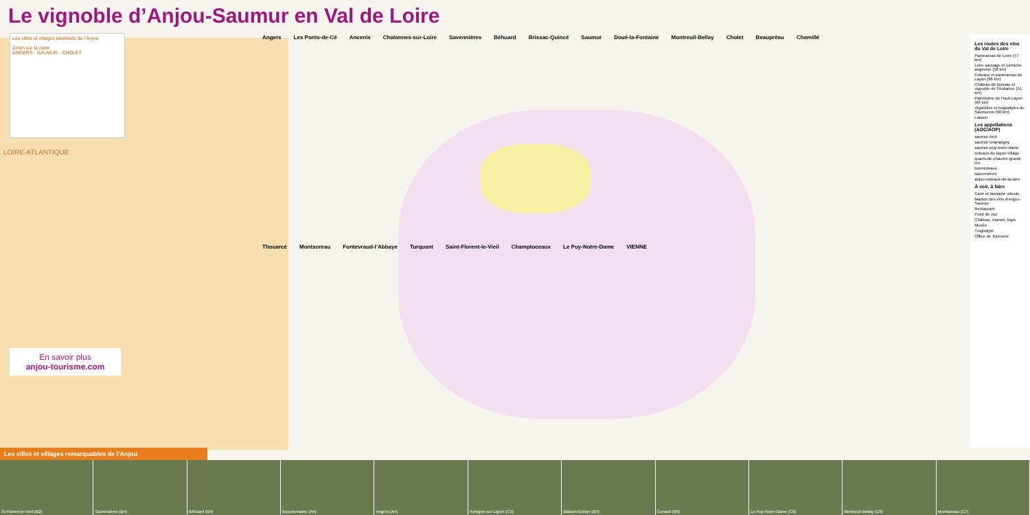Le vignoble d’Anjou-Saumur en Val de Loire
Les villes et villages labellisés de l’Anjou
Zoom sur la carte
ANGERS · SAUMUR · CHOLET
LOIRE-ATLANTIQUE
En savoir plus
anjou-tourisme.com
Angers Les Ponts-de-Cé Ancenis Chalonnes-sur-Loire Savennières Béhuard Brissac-Quincé Saumur Doué-la-Fontaine Montreuil-Bellay Cholet Beaupréau Chemillé Thouarcé Montsoreau Fontevraud-l’Abbaye Turquant Saint-Florent-le-Vieil Champtoceaux Le Puy-Notre-Dame VIENNE
Les routes des vins du Val de Loire
Panoramas de Loire (77 km)
Loire sauvage et corniche angevine (58 km)
Coteaux et panoramas du Layon (86 km)
Château de Brissac et vignoble de l’Aubance (51 km)
Patrimoine du Haut-Layon (66 km)
Vignobles et troglodytes du Saumurois (90 km)
Liaison
Les appellations (AOC/AOP)
saumur-brut
saumur-champigny
saumur-puy-notre-dame
coteaux-du-layon-village
quarts-de-chaume-grand-cru
bonnezeaux
savennières
anjou-coteaux-de-la-loire
À voir, à faire
Cave et domaine viticole
Maison des vins d’Anjou-Saumur
Restaurant
Point de vue
Château, manoir, logis
Musée
Troglodyte
Office de Tourisme
Les villes et villages remarquables de l’Anjou
St-Florent-le-Vieil (B2) Savennières (B4) Béhuard (B4) Bouchemaine (A4) Angers (A4) Aubigné-sur-Layon (C5) Blaison-Gohier (B5) Cunault (B6) Le Puy-Notre-Dame (C6) Montreuil-Bellay (C6) Montsoreau (C7)